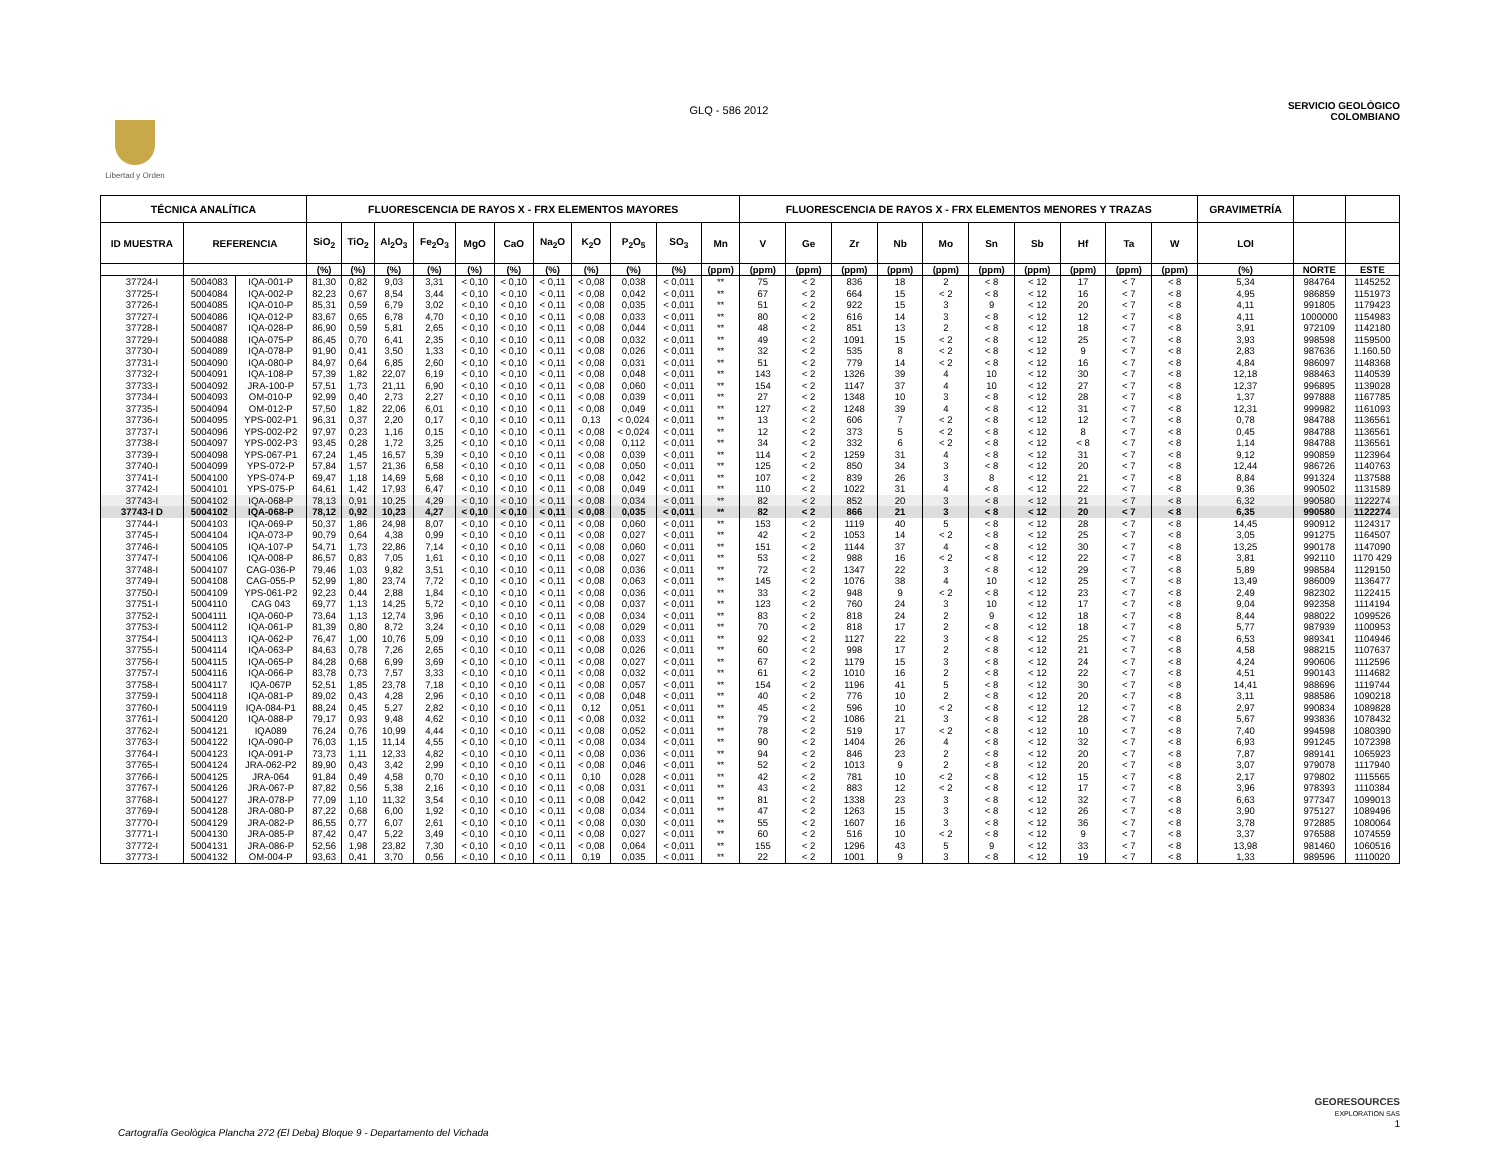Libertad y Orden
GLQ - 586 2012
SERVICIO GEOLÒGICO
COLOMBIANO
| TÉCNICA ANALÍTICA | | | FLUORESCENCIA DE RAYOS X - FRX ELEMENTOS MAYORES | | | | | | | | | | | FLUORESCENCIA DE RAYOS X - FRX ELEMENTOS MENORES Y TRAZAS | | | | | | | | | | GRAVIMETRÍA | | |
| --- | --- | --- | --- | --- | --- | --- | --- | --- | --- | --- | --- | --- | --- | --- | --- | --- | --- | --- | --- | --- | --- | --- | --- | --- | --- | --- |
| ID MUESTRA | REFERENCIA | | SiO<sub>2</sub> | TiO<sub>2</sub> | Al<sub>2</sub>O<sub>3</sub> | Fe<sub>2</sub>O<sub>3</sub> | MgO | CaO | Na<sub>2</sub>O | K<sub>2</sub>O | P<sub>2</sub>O<sub>5</sub> | SO<sub>3</sub> | Mn | V | Ge | Zr | Nb | Mo | Sn | Sb | Hf | Ta | W | LOI | | |
| | | | (%) | (%) | (%) | (%) | (%) | (%) | (%) | (%) | (%) | (%) | (ppm) | (ppm) | (ppm) | (ppm) | (ppm) | (ppm) | (ppm) | (ppm) | (ppm) | (ppm) | (ppm) | (%) | NORTE | ESTE |
| 37724-I | 5004083 | IQA-001-P | 81,30 | 0,82 | 9,03 | 3,31 | < 0,10 | < 0,10 | < 0,11 | < 0,08 | 0,038 | < 0,011 | ** | 75 | < 2 | 836 | 18 | 2 | < 8 | < 12 | 17 | < 7 | < 8 | 5,34 | 984764 | 1145252 |
| 37725-I | 5004084 | IQA-002-P | 82,23 | 0,67 | 8,54 | 3,44 | < 0,10 | < 0,10 | < 0,11 | < 0,08 | 0,042 | < 0,011 | ** | 67 | < 2 | 664 | 15 | < 2 | < 8 | < 12 | 16 | < 7 | < 8 | 4,95 | 986859 | 1151973 |
| 37726-I | 5004085 | IQA-010-P | 85,31 | 0,59 | 6,79 | 3,02 | < 0,10 | < 0,10 | < 0,11 | < 0,08 | 0,035 | < 0,011 | ** | 51 | < 2 | 922 | 15 | 3 | 9 | < 12 | 20 | < 7 | < 8 | 4,11 | 991805 | 1179423 |
| 37727-I | 5004086 | IQA-012-P | 83,67 | 0,65 | 6,78 | 4,70 | < 0,10 | < 0,10 | < 0,11 | < 0,08 | 0,033 | < 0,011 | ** | 80 | < 2 | 616 | 14 | 3 | < 8 | < 12 | 12 | < 7 | < 8 | 4,11 | 1000000 | 1154983 |
| 37728-I | 5004087 | IQA-028-P | 86,90 | 0,59 | 5,81 | 2,65 | < 0,10 | < 0,10 | < 0,11 | < 0,08 | 0,044 | < 0,011 | ** | 48 | < 2 | 851 | 13 | 2 | < 8 | < 12 | 18 | < 7 | < 8 | 3,91 | 972109 | 1142180 |
| 37729-I | 5004088 | IQA-075-P | 86,45 | 0,70 | 6,41 | 2,35 | < 0,10 | < 0,10 | < 0,11 | < 0,08 | 0,032 | < 0,011 | ** | 49 | < 2 | 1091 | 15 | < 2 | < 8 | < 12 | 25 | < 7 | < 8 | 3,93 | 998598 | 1159500 |
| 37730-I | 5004089 | IQA-078-P | 91,90 | 0,41 | 3,50 | 1,33 | < 0,10 | < 0,10 | < 0,11 | < 0,08 | 0,026 | < 0,011 | ** | 32 | < 2 | 535 | 8 | < 2 | < 8 | < 12 | 9 | < 7 | < 8 | 2,83 | 987636 | 1.160.50 |
| 37731-I | 5004090 | IQA-080-P | 84,97 | 0,64 | 6,85 | 2,60 | < 0,10 | < 0,10 | < 0,11 | < 0,08 | 0,031 | < 0,011 | ** | 51 | < 2 | 779 | 14 | < 2 | < 8 | < 12 | 16 | < 7 | < 8 | 4,84 | 986097 | 1148368 |
| 37732-I | 5004091 | IQA-108-P | 57,39 | 1,82 | 22,07 | 6,19 | < 0,10 | < 0,10 | < 0,11 | < 0,08 | 0,048 | < 0,011 | ** | 143 | < 2 | 1326 | 39 | 4 | 10 | < 12 | 30 | < 7 | < 8 | 12,18 | 988463 | 1140539 |
| 37733-I | 5004092 | JRA-100-P | 57,51 | 1,73 | 21,11 | 6,90 | < 0,10 | < 0,10 | < 0,11 | < 0,08 | 0,060 | < 0,011 | ** | 154 | < 2 | 1147 | 37 | 4 | 10 | < 12 | 27 | < 7 | < 8 | 12,37 | 996895 | 1139028 |
| 37734-I | 5004093 | OM-010-P | 92,99 | 0,40 | 2,73 | 2,27 | < 0,10 | < 0,10 | < 0,11 | < 0,08 | 0,039 | < 0,011 | ** | 27 | < 2 | 1348 | 10 | 3 | < 8 | < 12 | 28 | < 7 | < 8 | 1,37 | 997888 | 1167785 |
| 37735-I | 5004094 | OM-012-P | 57,50 | 1,82 | 22,06 | 6,01 | < 0,10 | < 0,10 | < 0,11 | < 0,08 | 0,049 | < 0,011 | ** | 127 | < 2 | 1248 | 39 | 4 | < 8 | < 12 | 31 | < 7 | < 8 | 12,31 | 999982 | 1161093 |
| 37736-I | 5004095 | YPS-002-P1 | 96,31 | 0,37 | 2,20 | 0,17 | < 0,10 | < 0,10 | < 0,11 | 0,13 | < 0,024 | < 0,011 | ** | 13 | < 2 | 606 | 7 | < 2 | < 8 | < 12 | 12 | < 7 | < 8 | 0,78 | 984788 | 1136561 |
| 37737-I | 5004096 | YPS-002-P2 | 97,97 | 0,23 | 1,16 | 0,15 | < 0,10 | < 0,10 | < 0,11 | < 0,08 | < 0,024 | < 0,011 | ** | 12 | < 2 | 373 | 5 | < 2 | < 8 | < 12 | 8 | < 7 | < 8 | 0,45 | 984788 | 1136561 |
| 37738-I | 5004097 | YPS-002-P3 | 93,45 | 0,28 | 1,72 | 3,25 | < 0,10 | < 0,10 | < 0,11 | < 0,08 | 0,112 | < 0,011 | ** | 34 | < 2 | 332 | 6 | < 2 | < 8 | < 12 | < 8 | < 7 | < 8 | 1,14 | 984788 | 1136561 |
| 37739-I | 5004098 | YPS-067-P1 | 67,24 | 1,45 | 16,57 | 5,39 | < 0,10 | < 0,10 | < 0,11 | < 0,08 | 0,039 | < 0,011 | ** | 114 | < 2 | 1259 | 31 | 4 | < 8 | < 12 | 31 | < 7 | < 8 | 9,12 | 990859 | 1123964 |
| 37740-I | 5004099 | YPS-072-P | 57,84 | 1,57 | 21,36 | 6,58 | < 0,10 | < 0,10 | < 0,11 | < 0,08 | 0,050 | < 0,011 | ** | 125 | < 2 | 850 | 34 | 3 | < 8 | < 12 | 20 | < 7 | < 8 | 12,44 | 986726 | 1140763 |
| 37741-I | 5004100 | YPS-074-P | 69,47 | 1,18 | 14,69 | 5,68 | < 0,10 | < 0,10 | < 0,11 | < 0,08 | 0,042 | < 0,011 | ** | 107 | < 2 | 839 | 26 | 3 | 8 | < 12 | 21 | < 7 | < 8 | 8,84 | 991324 | 1137588 |
| 37742-I | 5004101 | YPS-075-P | 64,61 | 1,42 | 17,93 | 6,47 | < 0,10 | < 0,10 | < 0,11 | < 0,08 | 0,049 | < 0,011 | ** | 110 | < 2 | 1022 | 31 | 4 | < 8 | < 12 | 22 | < 7 | < 8 | 9,36 | 990502 | 1131589 |
| 37743-I | 5004102 | IQA-068-P | 78,13 | 0,91 | 10,25 | 4,29 | < 0,10 | < 0,10 | < 0,11 | < 0,08 | 0,034 | < 0,011 | ** | 82 | < 2 | 852 | 20 | 3 | < 8 | < 12 | 21 | < 7 | < 8 | 6,32 | 990580 | 1122274 |
| 37743-I D | 5004102 | IQA-068-P | 78,12 | 0,92 | 10,23 | 4,27 | < 0,10 | < 0,10 | < 0,11 | < 0,08 | 0,035 | < 0,011 | ** | 82 | < 2 | 866 | 21 | 3 | < 8 | < 12 | 20 | < 7 | < 8 | 6,35 | 990580 | 1122274 |
| 37744-I | 5004103 | IQA-069-P | 50,37 | 1,86 | 24,98 | 8,07 | < 0,10 | < 0,10 | < 0,11 | < 0,08 | 0,060 | < 0,011 | ** | 153 | < 2 | 1119 | 40 | 5 | < 8 | < 12 | 28 | < 7 | < 8 | 14,45 | 990912 | 1124317 |
| 37745-I | 5004104 | IQA-073-P | 90,79 | 0,64 | 4,38 | 0,99 | < 0,10 | < 0,10 | < 0,11 | < 0,08 | 0,027 | < 0,011 | ** | 42 | < 2 | 1053 | 14 | < 2 | < 8 | < 12 | 25 | < 7 | < 8 | 3,05 | 991275 | 1164507 |
| 37746-I | 5004105 | IQA-107-P | 54,71 | 1,73 | 22,86 | 7,14 | < 0,10 | < 0,10 | < 0,11 | < 0,08 | 0,060 | < 0,011 | ** | 151 | < 2 | 1144 | 37 | 4 | < 8 | < 12 | 30 | < 7 | < 8 | 13,25 | 990178 | 1147090 |
| 37747-I | 5004106 | IQA-008-P | 86,57 | 0,83 | 7,05 | 1,61 | < 0,10 | < 0,10 | < 0,11 | < 0,08 | 0,027 | < 0,011 | ** | 53 | < 2 | 988 | 16 | < 2 | < 8 | < 12 | 22 | < 7 | < 8 | 3,81 | 992110 | 1170 429 |
| 37748-I | 5004107 | CAG-036-P | 79,46 | 1,03 | 9,82 | 3,51 | < 0,10 | < 0,10 | < 0,11 | < 0,08 | 0,036 | < 0,011 | ** | 72 | < 2 | 1347 | 22 | 3 | < 8 | < 12 | 29 | < 7 | < 8 | 5,89 | 998584 | 1129150 |
| 37749-I | 5004108 | CAG-055-P | 52,99 | 1,80 | 23,74 | 7,72 | < 0,10 | < 0,10 | < 0,11 | < 0,08 | 0,063 | < 0,011 | ** | 145 | < 2 | 1076 | 38 | 4 | 10 | < 12 | 25 | < 7 | < 8 | 13,49 | 986009 | 1136477 |
| 37750-I | 5004109 | YPS-061-P2 | 92,23 | 0,44 | 2,88 | 1,84 | < 0,10 | < 0,10 | < 0,11 | < 0,08 | 0,036 | < 0,011 | ** | 33 | < 2 | 948 | 9 | < 2 | < 8 | < 12 | 23 | < 7 | < 8 | 2,49 | 982302 | 1122415 |
| 37751-I | 5004110 | CAG 043 | 69,77 | 1,13 | 14,25 | 5,72 | < 0,10 | < 0,10 | < 0,11 | < 0,08 | 0,037 | < 0,011 | ** | 123 | < 2 | 760 | 24 | 3 | 10 | < 12 | 17 | < 7 | < 8 | 9,04 | 992358 | 1114194 |
| 37752-I | 5004111 | IQA-060-P | 73,64 | 1,13 | 12,74 | 3,96 | < 0,10 | < 0,10 | < 0,11 | < 0,08 | 0,034 | < 0,011 | ** | 83 | < 2 | 818 | 24 | 2 | 9 | < 12 | 18 | < 7 | < 8 | 8,44 | 988022 | 1099526 |
| 37753-I | 5004112 | IQA-061-P | 81,39 | 0,80 | 8,72 | 3,24 | < 0,10 | < 0,10 | < 0,11 | < 0,08 | 0,029 | < 0,011 | ** | 70 | < 2 | 818 | 17 | 2 | < 8 | < 12 | 18 | < 7 | < 8 | 5,77 | 987939 | 1100953 |
| 37754-I | 5004113 | IQA-062-P | 76,47 | 1,00 | 10,76 | 5,09 | < 0,10 | < 0,10 | < 0,11 | < 0,08 | 0,033 | < 0,011 | ** | 92 | < 2 | 1127 | 22 | 3 | < 8 | < 12 | 25 | < 7 | < 8 | 6,53 | 989341 | 1104946 |
| 37755-I | 5004114 | IQA-063-P | 84,63 | 0,78 | 7,26 | 2,65 | < 0,10 | < 0,10 | < 0,11 | < 0,08 | 0,026 | < 0,011 | ** | 60 | < 2 | 998 | 17 | 2 | < 8 | < 12 | 21 | < 7 | < 8 | 4,58 | 988215 | 1107637 |
| 37756-I | 5004115 | IQA-065-P | 84,28 | 0,68 | 6,99 | 3,69 | < 0,10 | < 0,10 | < 0,11 | < 0,08 | 0,027 | < 0,011 | ** | 67 | < 2 | 1179 | 15 | 3 | < 8 | < 12 | 24 | < 7 | < 8 | 4,24 | 990606 | 1112596 |
| 37757-I | 5004116 | IQA-066-P | 83,78 | 0,73 | 7,57 | 3,33 | < 0,10 | < 0,10 | < 0,11 | < 0,08 | 0,032 | < 0,011 | ** | 61 | < 2 | 1010 | 16 | 2 | < 8 | < 12 | 22 | < 7 | < 8 | 4,51 | 990143 | 1114682 |
| 37758-I | 5004117 | IQA-067P | 52,51 | 1,85 | 23,78 | 7,18 | < 0,10 | < 0,10 | < 0,11 | < 0,08 | 0,057 | < 0,011 | ** | 154 | < 2 | 1196 | 41 | 5 | < 8 | < 12 | 30 | < 7 | < 8 | 14,41 | 988696 | 1119744 |
| 37759-I | 5004118 | IQA-081-P | 89,02 | 0,43 | 4,28 | 2,96 | < 0,10 | < 0,10 | < 0,11 | < 0,08 | 0,048 | < 0,011 | ** | 40 | < 2 | 776 | 10 | 2 | < 8 | < 12 | 20 | < 7 | < 8 | 3,11 | 988586 | 1090218 |
| 37760-I | 5004119 | IQA-084-P1 | 88,24 | 0,45 | 5,27 | 2,82 | < 0,10 | < 0,10 | < 0,11 | 0,12 | 0,051 | < 0,011 | ** | 45 | < 2 | 596 | 10 | < 2 | < 8 | < 12 | 12 | < 7 | < 8 | 2,97 | 990834 | 1089828 |
| 37761-I | 5004120 | IQA-088-P | 79,17 | 0,93 | 9,48 | 4,62 | < 0,10 | < 0,10 | < 0,11 | < 0,08 | 0,032 | < 0,011 | ** | 79 | < 2 | 1086 | 21 | 3 | < 8 | < 12 | 28 | < 7 | < 8 | 5,67 | 993836 | 1078432 |
| 37762-I | 5004121 | IQA089 | 76,24 | 0,76 | 10,99 | 4,44 | < 0,10 | < 0,10 | < 0,11 | < 0,08 | 0,052 | < 0,011 | ** | 78 | < 2 | 519 | 17 | < 2 | < 8 | < 12 | 10 | < 7 | < 8 | 7,40 | 994598 | 1080390 |
| 37763-I | 5004122 | IQA-090-P | 76,03 | 1,15 | 11,14 | 4,55 | < 0,10 | < 0,10 | < 0,11 | < 0,08 | 0,034 | < 0,011 | ** | 90 | < 2 | 1404 | 26 | 4 | < 8 | < 12 | 32 | < 7 | < 8 | 6,93 | 991245 | 1072398 |
| 37764-I | 5004123 | IQA-091-P | 73,73 | 1,11 | 12,33 | 4,82 | < 0,10 | < 0,10 | < 0,11 | < 0,08 | 0,036 | < 0,011 | ** | 94 | < 2 | 846 | 23 | 2 | < 8 | < 12 | 20 | < 7 | < 8 | 7,87 | 989141 | 1065923 |
| 37765-I | 5004124 | JRA-062-P2 | 89,90 | 0,43 | 3,42 | 2,99 | < 0,10 | < 0,10 | < 0,11 | < 0,08 | 0,046 | < 0,011 | ** | 52 | < 2 | 1013 | 9 | 2 | < 8 | < 12 | 20 | < 7 | < 8 | 3,07 | 979078 | 1117940 |
| 37766-I | 5004125 | JRA-064 | 91,84 | 0,49 | 4,58 | 0,70 | < 0,10 | < 0,10 | < 0,11 | 0,10 | 0,028 | < 0,011 | ** | 42 | < 2 | 781 | 10 | < 2 | < 8 | < 12 | 15 | < 7 | < 8 | 2,17 | 979802 | 1115565 |
| 37767-I | 5004126 | JRA-067-P | 87,82 | 0,56 | 5,38 | 2,16 | < 0,10 | < 0,10 | < 0,11 | < 0,08 | 0,031 | < 0,011 | ** | 43 | < 2 | 883 | 12 | < 2 | < 8 | < 12 | 17 | < 7 | < 8 | 3,96 | 978393 | 1110384 |
| 37768-I | 5004127 | JRA-078-P | 77,09 | 1,10 | 11,32 | 3,54 | < 0,10 | < 0,10 | < 0,11 | < 0,08 | 0,042 | < 0,011 | ** | 81 | < 2 | 1338 | 23 | 3 | < 8 | < 12 | 32 | < 7 | < 8 | 6,63 | 977347 | 1099013 |
| 37769-I | 5004128 | JRA-080-P | 87,22 | 0,68 | 6,00 | 1,92 | < 0,10 | < 0,10 | < 0,11 | < 0,08 | 0,034 | < 0,011 | ** | 47 | < 2 | 1263 | 15 | 3 | < 8 | < 12 | 26 | < 7 | < 8 | 3,90 | 975127 | 1089496 |
| 37770-I | 5004129 | JRA-082-P | 86,55 | 0,77 | 6,07 | 2,61 | < 0,10 | < 0,10 | < 0,11 | < 0,08 | 0,030 | < 0,011 | ** | 55 | < 2 | 1607 | 16 | 3 | < 8 | < 12 | 36 | < 7 | < 8 | 3,78 | 972885 | 1080064 |
| 37771-I | 5004130 | JRA-085-P | 87,42 | 0,47 | 5,22 | 3,49 | < 0,10 | < 0,10 | < 0,11 | < 0,08 | 0,027 | < 0,011 | ** | 60 | < 2 | 516 | 10 | < 2 | < 8 | < 12 | 9 | < 7 | < 8 | 3,37 | 976588 | 1074559 |
| 37772-I | 5004131 | JRA-086-P | 52,56 | 1,98 | 23,82 | 7,30 | < 0,10 | < 0,10 | < 0,11 | < 0,08 | 0,064 | < 0,011 | ** | 155 | < 2 | 1296 | 43 | 5 | 9 | < 12 | 33 | < 7 | < 8 | 13,98 | 981460 | 1060516 |
| 37773-I | 5004132 | OM-004-P | 93,63 | 0,41 | 3,70 | 0,56 | < 0,10 | < 0,10 | < 0,11 | 0,19 | 0,035 | < 0,011 | ** | 22 | < 2 | 1001 | 9 | 3 | < 8 | < 12 | 19 | < 7 | < 8 | 1,33 | 989596 | 1110020 |
Cartografía Geològica Plancha 272 (El Deba) Bloque 9 - Departamento del Vichada
GEORESOURCES
EXPLORATION SAS
1